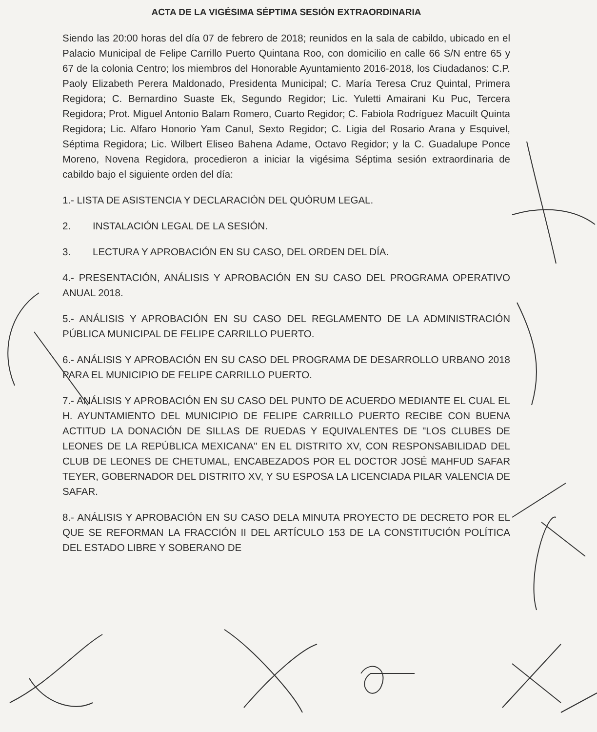ACTA DE LA VIGÉSIMA SÉPTIMA SESIÓN EXTRAORDINARIA
Siendo las 20:00 horas del día 07 de febrero de 2018; reunidos en la sala de cabildo, ubicado en el Palacio Municipal de Felipe Carrillo Puerto Quintana Roo, con domicilio en calle 66 S/N entre 65 y 67 de la colonia Centro; los miembros del Honorable Ayuntamiento 2016-2018, los Ciudadanos: C.P. Paoly Elizabeth Perera Maldonado, Presidenta Municipal; C. María Teresa Cruz Quintal, Primera Regidora; C. Bernardino Suaste Ek, Segundo Regidor; Lic. Yuletti Amairani Ku Puc, Tercera Regidora; Prot. Miguel Antonio Balam Romero, Cuarto Regidor; C. Fabiola Rodríguez Macuilt Quinta Regidora; Lic. Alfaro Honorio Yam Canul, Sexto Regidor; C. Ligia del Rosario Arana y Esquivel, Séptima Regidora; Lic. Wilbert Eliseo Bahena Adame, Octavo Regidor; y la C. Guadalupe Ponce Moreno, Novena Regidora, procedieron a iniciar la vigésima Séptima sesión extraordinaria de cabildo bajo el siguiente orden del día:
1.- LISTA DE ASISTENCIA Y DECLARACIÓN DEL QUÓRUM LEGAL.
2. INSTALACIÓN LEGAL DE LA SESIÓN.
3. LECTURA Y APROBACIÓN EN SU CASO, DEL ORDEN DEL DÍA.
4.- PRESENTACIÓN, ANÁLISIS Y APROBACIÓN EN SU CASO DEL PROGRAMA OPERATIVO ANUAL 2018.
5.- ANÁLISIS Y APROBACIÓN EN SU CASO DEL REGLAMENTO DE LA ADMINISTRACIÓN PÚBLICA MUNICIPAL DE FELIPE CARRILLO PUERTO.
6.- ANÁLISIS Y APROBACIÓN EN SU CASO DEL PROGRAMA DE DESARROLLO URBANO 2018 PARA EL MUNICIPIO DE FELIPE CARRILLO PUERTO.
7.- ANÁLISIS Y APROBACIÓN EN SU CASO DEL PUNTO DE ACUERDO MEDIANTE EL CUAL EL H. AYUNTAMIENTO DEL MUNICIPIO DE FELIPE CARRILLO PUERTO RECIBE CON BUENA ACTITUD LA DONACIÓN DE SILLAS DE RUEDAS Y EQUIVALENTES DE "LOS CLUBES DE LEONES DE LA REPÚBLICA MEXICANA" EN EL DISTRITO XV, CON RESPONSABILIDAD DEL CLUB DE LEONES DE CHETUMAL, ENCABEZADOS POR EL DOCTOR JOSÉ MAHFUD SAFAR TEYER, GOBERNADOR DEL DISTRITO XV, Y SU ESPOSA LA LICENCIADA PILAR VALENCIA DE SAFAR.
8.- ANÁLISIS Y APROBACIÓN EN SU CASO DELA MINUTA PROYECTO DE DECRETO POR EL QUE SE REFORMAN LA FRACCIÓN II DEL ARTÍCULO 153 DE LA CONSTITUCIÓN POLÍTICA DEL ESTADO LIBRE Y SOBERANO DE